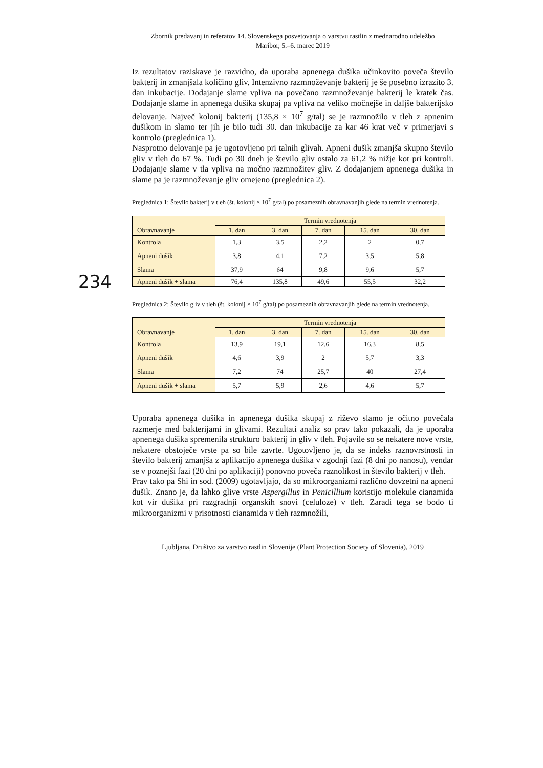Zbornik predavanj in referatov 14. Slovenskega posvetovanja o varstvu rastlin z mednarodno udeležbo
Maribor, 5.–6. marec 2019
234
Iz rezultatov raziskave je razvidno, da uporaba apnenega dušika učinkovito poveča število bakterij in zmanjšala količino gliv. Intenzivno razmnoževanje bakterij je še posebno izrazito 3. dan inkubacije. Dodajanje slame vpliva na povečano razmnoževanje bakterij le kratek čas. Dodajanje slame in apnenega dušika skupaj pa vpliva na veliko močnejše in daljše bakterijsko delovanje. Največ kolonij bakterij (135,8 × 10<sup>7</sup> g/tal) se je razmnožilo v tleh z apnenim dušikom in slamo ter jih je bilo tudi 30. dan inkubacije za kar 46 krat več v primerjavi s kontrolo (preglednica 1).
Nasprotno delovanje pa je ugotovljeno pri talnih glivah. Apneni dušik zmanjša skupno število gliv v tleh do 67 %. Tudi po 30 dneh je število gliv ostalo za 61,2 % nižje kot pri kontroli. Dodajanje slame v tla vpliva na močno razmnožitev gliv. Z dodajanjem apnenega dušika in slame pa je razmnoževanje gliv omejeno (preglednica 2).
Preglednica 1: Število bakterij v tleh (št. kolonij × 10<sup>7</sup> g/tal) po posameznih obravnavanjih glede na termin vrednotenja.
| Obravnavanje | Termin vrednotenja | | | | |
| --- | --- | --- | --- | --- | --- |
| | 1. dan | 3. dan | 7. dan | 15. dan | 30. dan |
| Kontrola | 1,3 | 3,5 | 2,2 | 2 | 0,7 |
| Apneni dušik | 3,8 | 4,1 | 7,2 | 3,5 | 5,8 |
| Slama | 37,9 | 64 | 9,8 | 9,6 | 5,7 |
| Apneni dušik + slama | 76,4 | 135,8 | 49,6 | 55,5 | 32,2 |
Preglednica 2: Število gliv v tleh (št. kolonij × 10<sup>7</sup> g/tal) po posameznih obravnavanjih glede na termin vrednotenja.
| Obravnavanje | Termin vrednotenja | | | | |
| --- | --- | --- | --- | --- | --- |
| | 1. dan | 3. dan | 7. dan | 15. dan | 30. dan |
| Kontrola | 13,9 | 19,1 | 12,6 | 16,3 | 8,5 |
| Apneni dušik | 4,6 | 3,9 | 2 | 5,7 | 3,3 |
| Slama | 7,2 | 74 | 25,7 | 40 | 27,4 |
| Apneni dušik + slama | 5,7 | 5,9 | 2,6 | 4,6 | 5,7 |
Uporaba apnenega dušika in apnenega dušika skupaj z riževo slamo je očitno povečala razmerje med bakterijami in glivami. Rezultati analiz so prav tako pokazali, da je uporaba apnenega dušika spremenila strukturo bakterij in gliv v tleh. Pojavile so se nekatere nove vrste, nekatere obstoječe vrste pa so bile zavrte. Ugotovljeno je, da se indeks raznovrstnosti in število bakterij zmanjša z aplikacijo apnenega dušika v zgodnji fazi (8 dni po nanosu), vendar se v poznejši fazi (20 dni po aplikaciji) ponovno poveča raznolikost in število bakterij v tleh.
Prav tako pa Shi in sod. (2009) ugotavljajo, da so mikroorganizmi različno dovzetni na apneni dušik. Znano je, da lahko glive vrste Aspergillus in Penicillium koristijo molekule cianamida kot vir dušika pri razgradnji organskih snovi (celuloze) v tleh. Zaradi tega se bodo ti mikroorganizmi v prisotnosti cianamida v tleh razmnožili,
Ljubljana, Društvo za varstvo rastlin Slovenije (Plant Protection Society of Slovenia), 2019